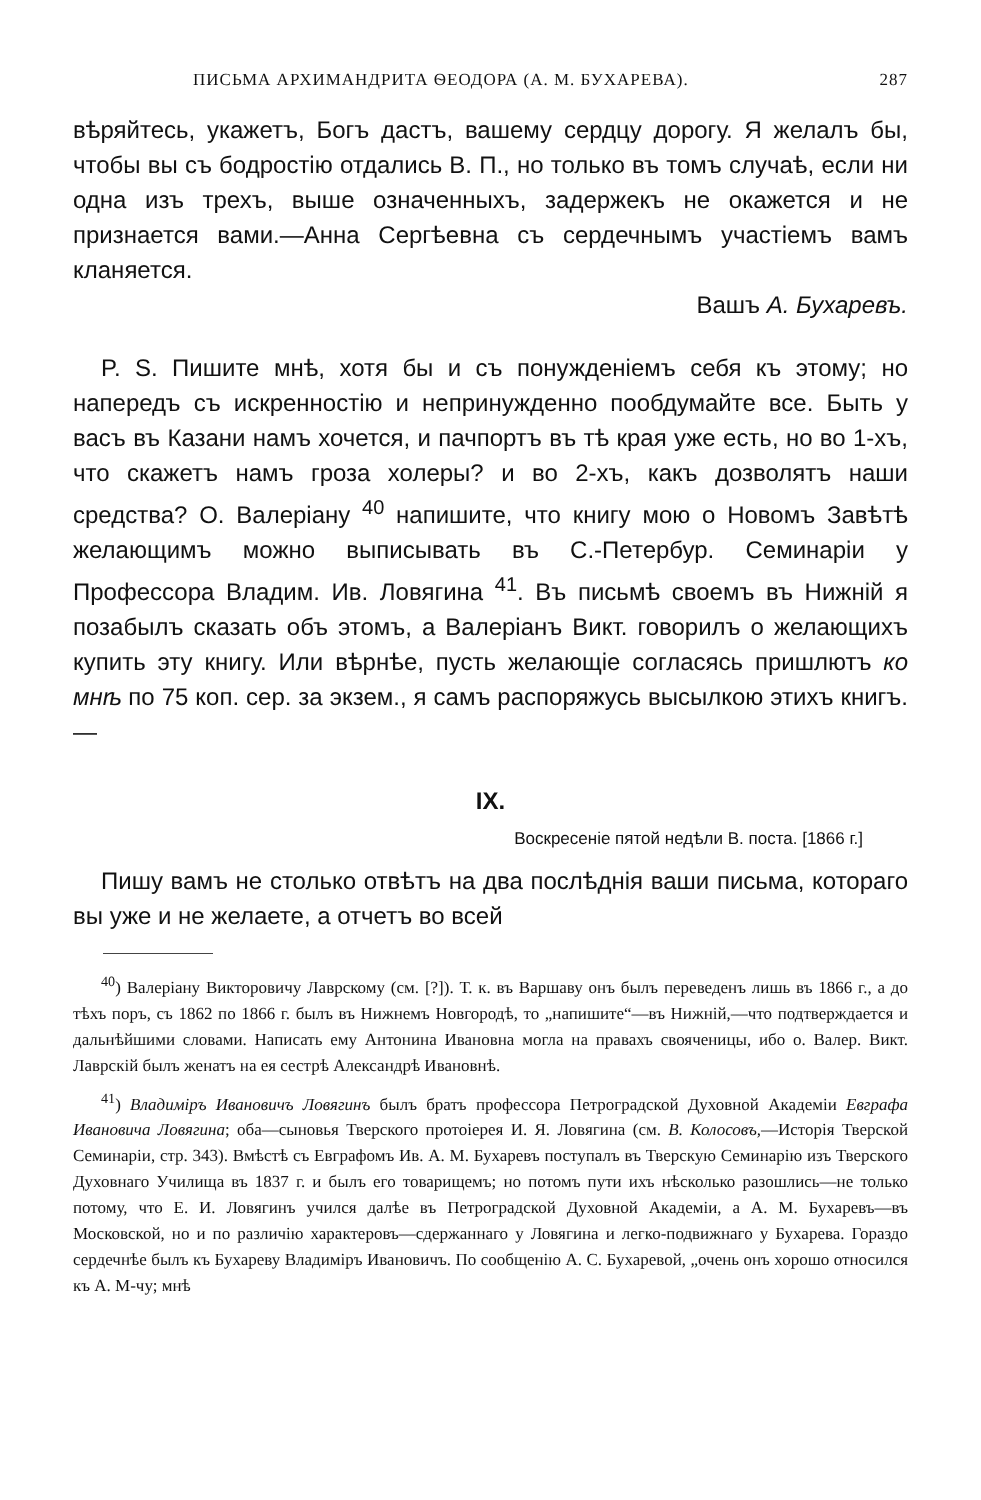ПИСЬМА АРХИМАНДРИТА ѲЕОДОРА (А. М. БУХАРЕВА). 287
вѣряйтесь, укажетъ, Богъ дастъ, вашему сердцу дорогу. Я желалъ бы, чтобы вы съ бодростію отдались В. П., но только въ томъ случаѣ, если ни одна изъ трехъ, выше означенныхъ, задержекъ не окажется и не признается вами.—Анна Сергѣевна съ сердечнымъ участіемъ вамъ кланяется.
Вашъ А. Бухаревъ.
P. S. Пишите мнѣ, хотя бы и съ понужденіемъ себя къ этому; но напередъ съ искренностію и непринужденно пообдумайте все. Быть у васъ въ Казани намъ хочется, и пачпортъ въ тѣ края уже есть, но во 1-хъ, что скажетъ намъ гроза холеры? и во 2-хъ, какъ дозволятъ наши средства? О. Валеріану <sup>40</sup> напишите, что книгу мою о Новомъ Завѣтѣ желающимъ можно выписывать въ С.-Петербур. Семинаріи у Профессора Владим. Ив. Ловягина <sup>41</sup>. Въ письмѣ своемъ въ Нижній я позабылъ сказать объ этомъ, а Валеріанъ Викт. говорилъ о желающихъ купить эту книгу. Или вѣрнѣе, пусть желающіе согласясь пришлютъ ко мнѣ по 75 коп. сер. за экзем., я самъ распоряжусь высылкою этихъ книгъ.—
IX.
Воскресеніе пятой недѣли В. поста. [1866 г.]
Пишу вамъ не столько отвѣтъ на два послѣднія ваши письма, котораго вы уже и не желаете, а отчетъ во всей
<sup>40</sup>) Валеріану Викторовичу Лаврскому (см. [?]). Т. к. въ Варшаву онъ былъ переведенъ лишь въ 1866 г., а до тѣхъ поръ, съ 1862 по 1866 г. былъ въ Нижнемъ Новгородѣ, то „напишите“—въ Нижній,—что подтверждается и дальнѣйшими словами. Написать ему Антонина Ивановна могла на правахъ свояченицы, ибо о. Валер. Викт. Лаврскій былъ женатъ на ея сестрѣ Александрѣ Ивановнѣ.
<sup>41</sup>) Владиміръ Ивановичъ Ловягинъ былъ братъ профессора Петроградской Духовной Академіи Евграфа Ивановича Ловягина; оба—сыновья Тверского протоіерея И. Я. Ловягина (см. В. Колосовъ,—Исторія Тверской Семинаріи, стр. 343). Вмѣстѣ съ Евграфомъ Ив. А. М. Бухаревъ поступалъ въ Тверскую Семинарію изъ Тверского Духовнаго Училища въ 1837 г. и былъ его товарищемъ; но потомъ пути ихъ нѣсколько разошлись—не только потому, что Е. И. Ловягинъ учился далѣе въ Петроградской Духовной Академіи, а А. М. Бухаревъ—въ Московской, но и по различію характеровъ—сдержаннаго у Ловягина и легко-подвижнаго у Бухарева. Гораздо сердечнѣе былъ къ Бухареву Владиміръ Ивановичъ. По сообщенію А. С. Бухаревой, „очень онъ хорошо относился къ А. М-чу; мнѣ